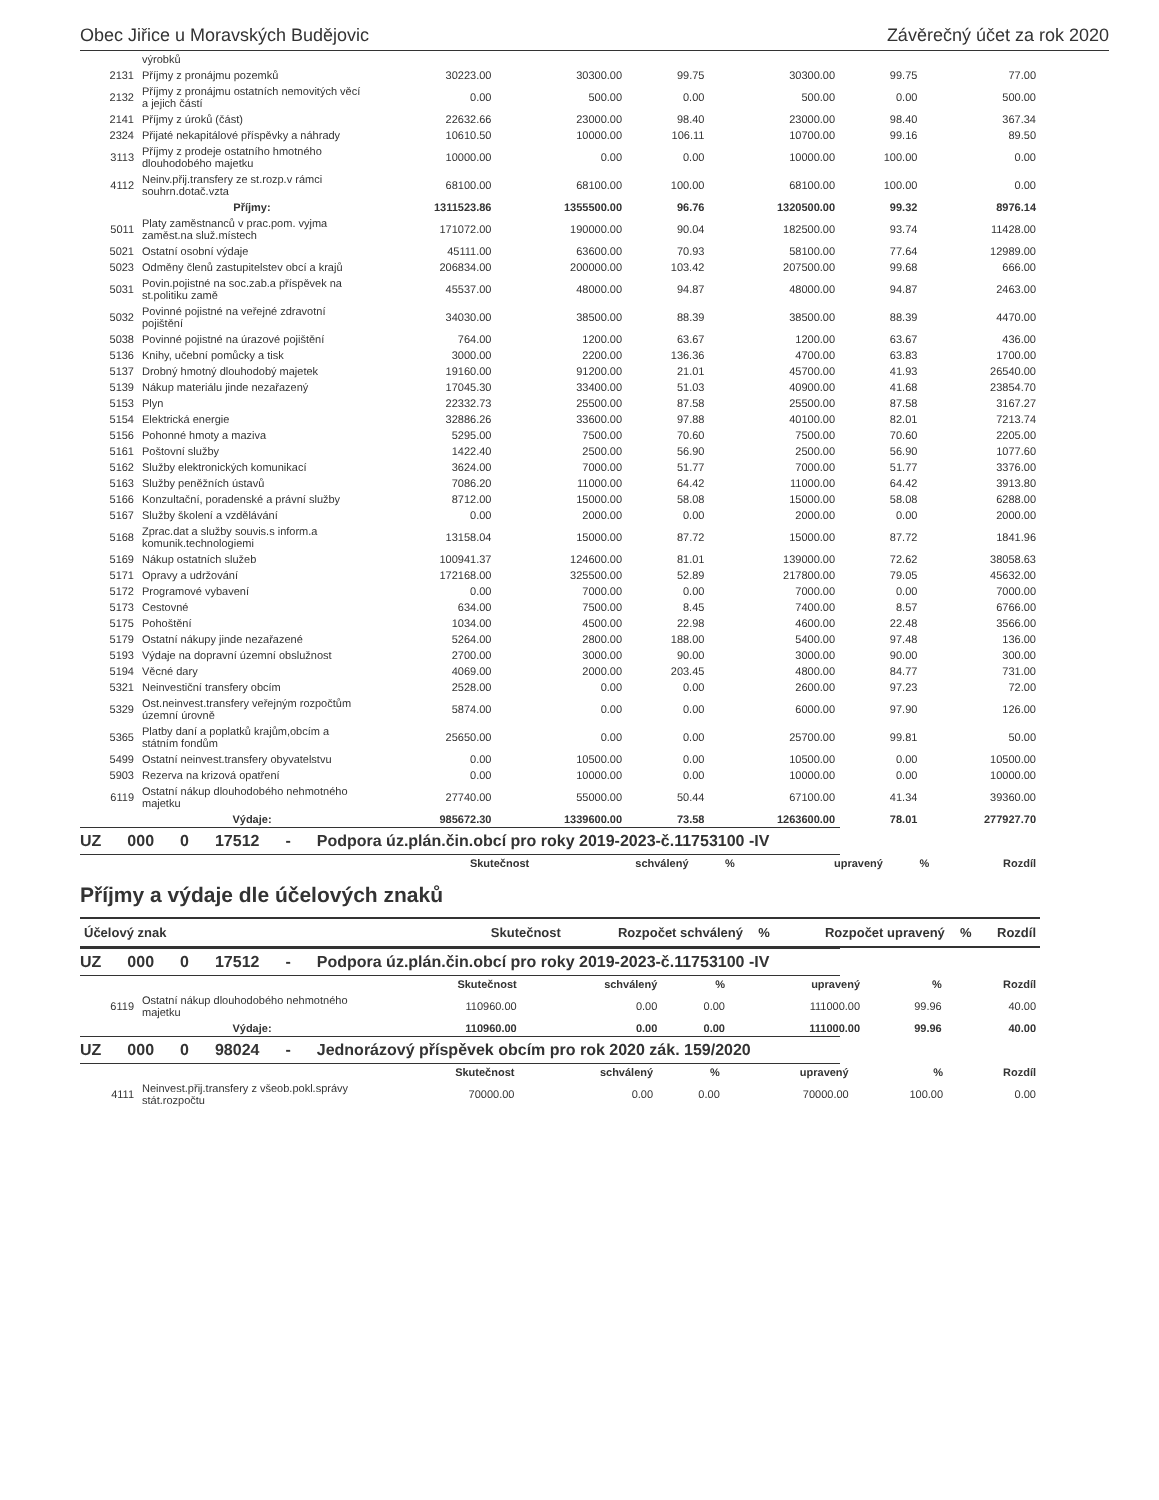Obec Jiřice u Moravských Budějovic Závěrečný účet za rok 2020
| | výrobků | | | | | | |
| 2131 | Příjmy z pronájmu pozemků | 30223.00 | 30300.00 | 99.75 | 30300.00 | 99.75 | 77.00 |
| 2132 | Příjmy z pronájmu ostatních nemovitých věcí a jejich částí | 0.00 | 500.00 | 0.00 | 500.00 | 0.00 | 500.00 |
| 2141 | Příjmy z úroků (část) | 22632.66 | 23000.00 | 98.40 | 23000.00 | 98.40 | 367.34 |
| 2324 | Přijaté nekapitálové příspěvky a náhrady | 10610.50 | 10000.00 | 106.11 | 10700.00 | 99.16 | 89.50 |
| 3113 | Příjmy z prodeje ostatního hmotného dlouhodobého majetku | 10000.00 | 0.00 | 0.00 | 10000.00 | 100.00 | 0.00 |
| 4112 | Neinv.přij.transfery ze st.rozp.v rámci souhrn.dotač.vzta | 68100.00 | 68100.00 | 100.00 | 68100.00 | 100.00 | 0.00 |
| | Příjmy: | 1311523.86 | 1355500.00 | 96.76 | 1320500.00 | 99.32 | 8976.14 |
| 5011 | Platy zaměstnanců v prac.pom. vyjma zaměst.na služ.místech | 171072.00 | 190000.00 | 90.04 | 182500.00 | 93.74 | 11428.00 |
| 5021 | Ostatní osobní výdaje | 45111.00 | 63600.00 | 70.93 | 58100.00 | 77.64 | 12989.00 |
| 5023 | Odměny členů zastupitelstev obcí a krajů | 206834.00 | 200000.00 | 103.42 | 207500.00 | 99.68 | 666.00 |
| 5031 | Povin.pojistné na soc.zab.a příspěvek na st.politiku zamě | 45537.00 | 48000.00 | 94.87 | 48000.00 | 94.87 | 2463.00 |
| 5032 | Povinné pojistné na veřejné zdravotní pojištění | 34030.00 | 38500.00 | 88.39 | 38500.00 | 88.39 | 4470.00 |
| 5038 | Povinné pojistné na úrazové pojištění | 764.00 | 1200.00 | 63.67 | 1200.00 | 63.67 | 436.00 |
| 5136 | Knihy, učební pomůcky a tisk | 3000.00 | 2200.00 | 136.36 | 4700.00 | 63.83 | 1700.00 |
| 5137 | Drobný hmotný dlouhodobý majetek | 19160.00 | 91200.00 | 21.01 | 45700.00 | 41.93 | 26540.00 |
| 5139 | Nákup materiálu jinde nezařazený | 17045.30 | 33400.00 | 51.03 | 40900.00 | 41.68 | 23854.70 |
| 5153 | Plyn | 22332.73 | 25500.00 | 87.58 | 25500.00 | 87.58 | 3167.27 |
| 5154 | Elektrická energie | 32886.26 | 33600.00 | 97.88 | 40100.00 | 82.01 | 7213.74 |
| 5156 | Pohonné hmoty a maziva | 5295.00 | 7500.00 | 70.60 | 7500.00 | 70.60 | 2205.00 |
| 5161 | Poštovní služby | 1422.40 | 2500.00 | 56.90 | 2500.00 | 56.90 | 1077.60 |
| 5162 | Služby elektronických komunikací | 3624.00 | 7000.00 | 51.77 | 7000.00 | 51.77 | 3376.00 |
| 5163 | Služby peněžních ústavů | 7086.20 | 11000.00 | 64.42 | 11000.00 | 64.42 | 3913.80 |
| 5166 | Konzultační, poradenské a právní služby | 8712.00 | 15000.00 | 58.08 | 15000.00 | 58.08 | 6288.00 |
| 5167 | Služby školení a vzdělávání | 0.00 | 2000.00 | 0.00 | 2000.00 | 0.00 | 2000.00 |
| 5168 | Zprac.dat a služby souvis.s inform.a komunik.technologiemi | 13158.04 | 15000.00 | 87.72 | 15000.00 | 87.72 | 1841.96 |
| 5169 | Nákup ostatních služeb | 100941.37 | 124600.00 | 81.01 | 139000.00 | 72.62 | 38058.63 |
| 5171 | Opravy a udržování | 172168.00 | 325500.00 | 52.89 | 217800.00 | 79.05 | 45632.00 |
| 5172 | Programové vybavení | 0.00 | 7000.00 | 0.00 | 7000.00 | 0.00 | 7000.00 |
| 5173 | Cestovné | 634.00 | 7500.00 | 8.45 | 7400.00 | 8.57 | 6766.00 |
| 5175 | Pohoštění | 1034.00 | 4500.00 | 22.98 | 4600.00 | 22.48 | 3566.00 |
| 5179 | Ostatní nákupy jinde nezařazené | 5264.00 | 2800.00 | 188.00 | 5400.00 | 97.48 | 136.00 |
| 5193 | Výdaje na dopravní územní obslužnost | 2700.00 | 3000.00 | 90.00 | 3000.00 | 90.00 | 300.00 |
| 5194 | Věcné dary | 4069.00 | 2000.00 | 203.45 | 4800.00 | 84.77 | 731.00 |
| 5321 | Neinvestiční transfery obcím | 2528.00 | 0.00 | 0.00 | 2600.00 | 97.23 | 72.00 |
| 5329 | Ost.neinvest.transfery veřejným rozpočtům územní úrovně | 5874.00 | 0.00 | 0.00 | 6000.00 | 97.90 | 126.00 |
| 5365 | Platby daní a poplatků krajům,obcím a státním fondům | 25650.00 | 0.00 | 0.00 | 25700.00 | 99.81 | 50.00 |
| 5499 | Ostatní neinvest.transfery obyvatelstvu | 0.00 | 10500.00 | 0.00 | 10500.00 | 0.00 | 10500.00 |
| 5903 | Rezerva na krizová opatření | 0.00 | 10000.00 | 0.00 | 10000.00 | 0.00 | 10000.00 |
| 6119 | Ostatní nákup dlouhodobého nehmotného majetku | 27740.00 | 55000.00 | 50.44 | 67100.00 | 41.34 | 39360.00 |
| | Výdaje: | 985672.30 | 1339600.00 | 73.58 | 1263600.00 | 78.01 | 277927.70 |
UZ 000 0 17512 - Podpora úz.plán.čin.obcí pro roky 2019-2023-č.11753100 -IV
| | Skutečnost | schválený | % | upravený | % | Rozdíl |
| --- | --- | --- | --- | --- | --- | --- |
Příjmy a výdaje dle účelových znaků
| Účelový znak | Skutečnost | Rozpočet schválený | % | Rozpočet upravený | % | Rozdíl |
| --- | --- | --- | --- | --- | --- | --- |
UZ 000 0 17512 - Podpora úz.plán.čin.obcí pro roky 2019-2023-č.11753100 -IV
| | | Skutečnost | schválený | % | upravený | % | Rozdíl |
| --- | --- | --- | --- | --- | --- | --- | --- |
| 6119 | Ostatní nákup dlouhodobého nehmotného majetku | 110960.00 | 0.00 | 0.00 | 111000.00 | 99.96 | 40.00 |
| | Výdaje: | 110960.00 | 0.00 | 0.00 | 111000.00 | 99.96 | 40.00 |
UZ 000 0 98024 - Jednorázový příspěvek obcím pro rok 2020 zák. 159/2020
| | | Skutečnost | schválený | % | upravený | % | Rozdíl |
| --- | --- | --- | --- | --- | --- | --- | --- |
| 4111 | Neinvest.přij.transfery z všeob.pokl.správy stát.rozpočtu | 70000.00 | 0.00 | 0.00 | 70000.00 | 100.00 | 0.00 |